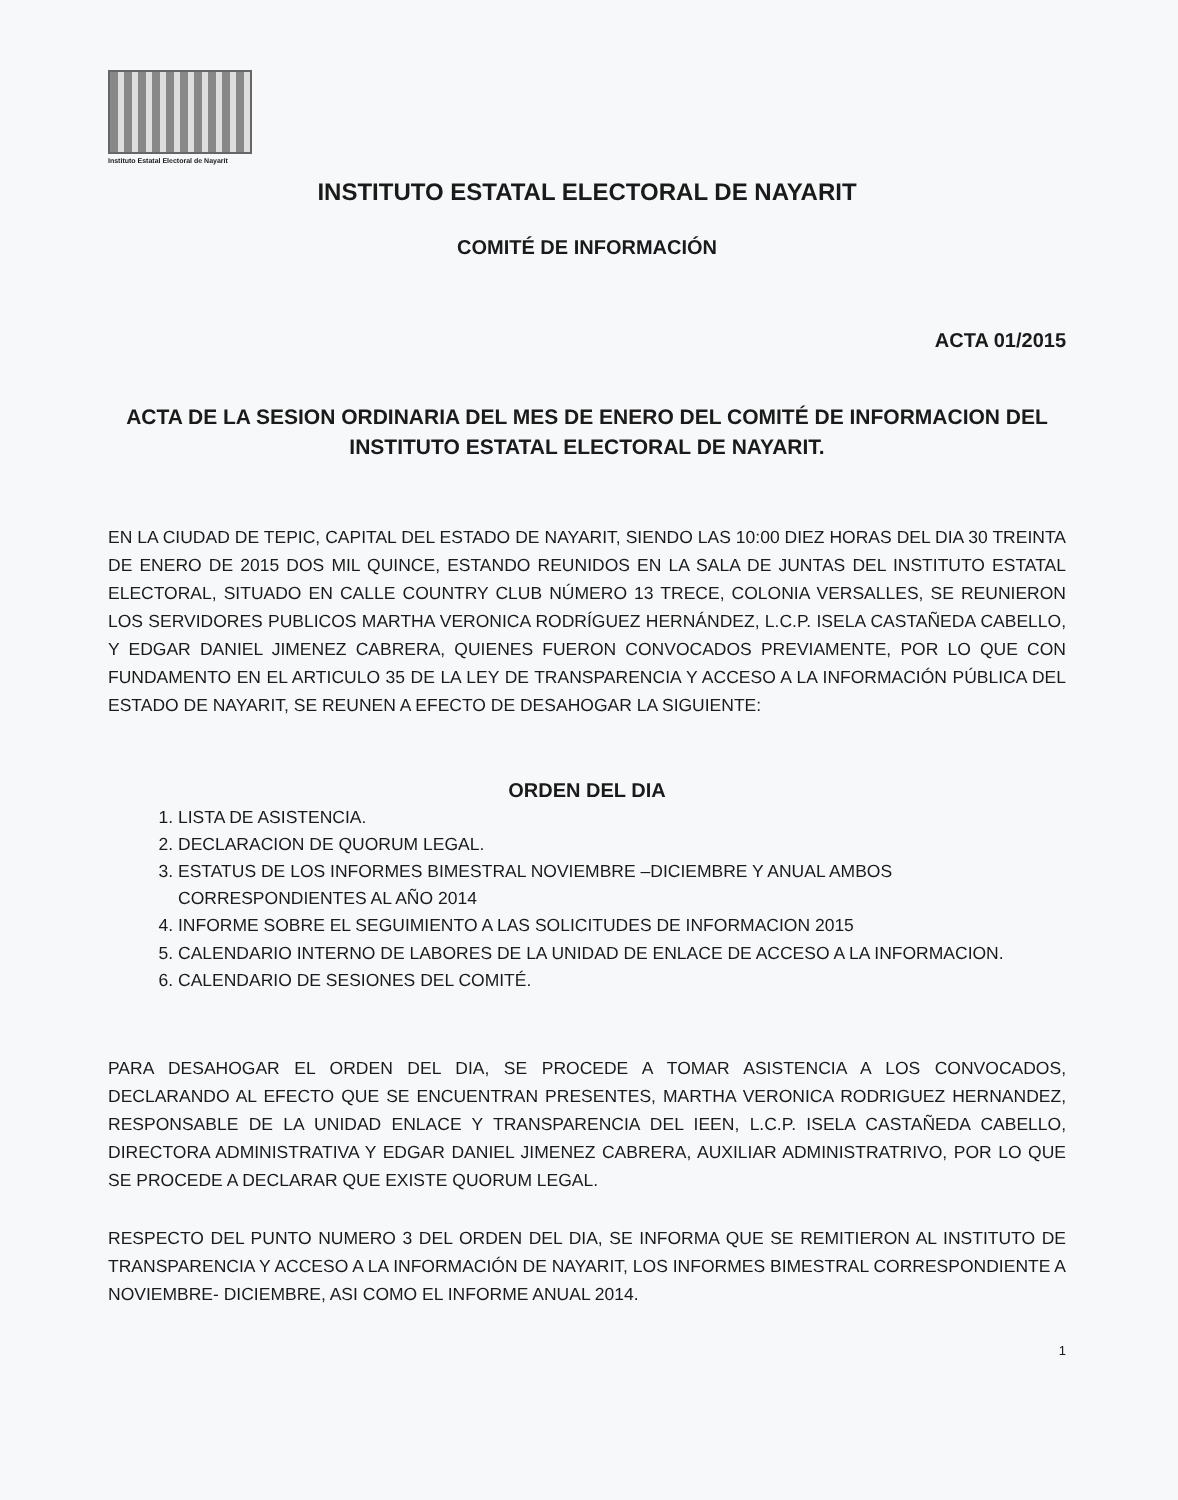Instituto Estatal Electoral de Nayarit
INSTITUTO ESTATAL ELECTORAL DE NAYARIT
COMITÉ DE INFORMACIÓN
ACTA 01/2015
ACTA DE LA SESION ORDINARIA DEL MES DE ENERO DEL COMITÉ DE INFORMACION DEL INSTITUTO ESTATAL ELECTORAL DE NAYARIT.
EN LA CIUDAD DE TEPIC, CAPITAL DEL ESTADO DE NAYARIT, SIENDO LAS 10:00 DIEZ HORAS DEL DIA 30 TREINTA DE ENERO DE 2015 DOS MIL QUINCE, ESTANDO REUNIDOS EN LA SALA DE JUNTAS DEL INSTITUTO ESTATAL ELECTORAL, SITUADO EN CALLE COUNTRY CLUB NÚMERO 13 TRECE, COLONIA VERSALLES, SE REUNIERON LOS SERVIDORES PUBLICOS MARTHA VERONICA RODRÍGUEZ HERNÁNDEZ, L.C.P. ISELA CASTAÑEDA CABELLO, Y EDGAR DANIEL JIMENEZ CABRERA, QUIENES FUERON CONVOCADOS PREVIAMENTE, POR LO QUE CON FUNDAMENTO EN EL ARTICULO 35 DE LA LEY DE TRANSPARENCIA Y ACCESO A LA INFORMACIÓN PÚBLICA DEL ESTADO DE NAYARIT, SE REUNEN A EFECTO DE DESAHOGAR LA SIGUIENTE:
ORDEN DEL DIA
1. LISTA DE ASISTENCIA.
2. DECLARACION DE QUORUM LEGAL.
3. ESTATUS DE LOS INFORMES BIMESTRAL NOVIEMBRE –DICIEMBRE Y ANUAL AMBOS CORRESPONDIENTES AL AÑO 2014
4. INFORME SOBRE EL SEGUIMIENTO A LAS SOLICITUDES DE INFORMACION 2015
5. CALENDARIO INTERNO DE LABORES DE LA UNIDAD DE ENLACE DE ACCESO A LA INFORMACION.
6. CALENDARIO DE SESIONES DEL COMITÉ.
PARA DESAHOGAR EL ORDEN DEL DIA, SE PROCEDE A TOMAR ASISTENCIA A LOS CONVOCADOS, DECLARANDO AL EFECTO QUE SE ENCUENTRAN PRESENTES, MARTHA VERONICA RODRIGUEZ HERNANDEZ, RESPONSABLE DE LA UNIDAD ENLACE Y TRANSPARENCIA DEL IEEN, L.C.P. ISELA CASTAÑEDA CABELLO, DIRECTORA ADMINISTRATIVA Y EDGAR DANIEL JIMENEZ CABRERA, AUXILIAR ADMINISTRATRIVO, POR LO QUE SE PROCEDE A DECLARAR QUE EXISTE QUORUM LEGAL.
RESPECTO DEL PUNTO NUMERO 3 DEL ORDEN DEL DIA, SE INFORMA QUE SE REMITIERON AL INSTITUTO DE TRANSPARENCIA Y ACCESO A LA INFORMACIÓN DE NAYARIT, LOS INFORMES BIMESTRAL CORRESPONDIENTE A NOVIEMBRE- DICIEMBRE, ASI COMO EL INFORME ANUAL 2014.
1